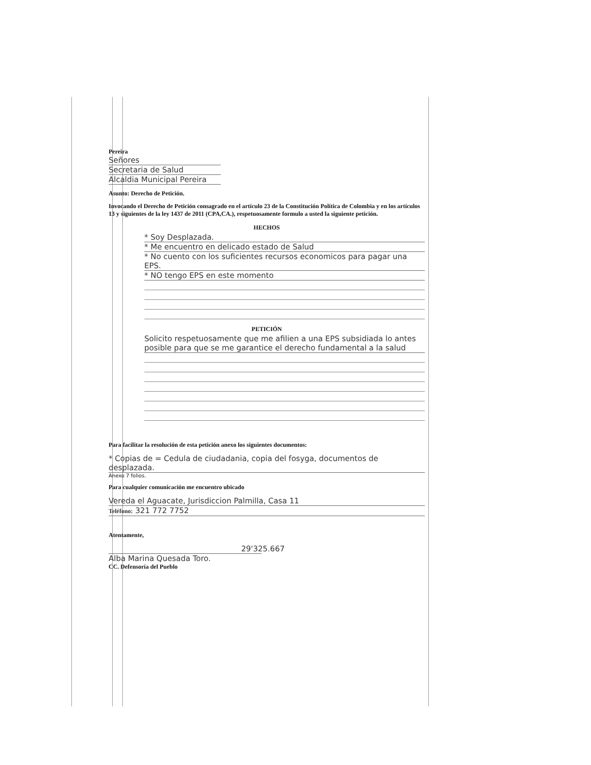Pereira
Señores
Secretaria de Salud
Alcaldia Municipal Pereira
Asunto: Derecho de Petición.
Invocando el Derecho de Petición consagrado en el artículo 23 de la Constitución Política de Colombia y en los artículos 13 y siguientes de la ley 1437 de 2011 (CPA,CA.), respetuosamente formulo a usted la siguiente petición.
HECHOS
* Soy Desplazada.
* Me encuentro en delicado estado de Salud
* No cuento con los suficientes recursos economicos para pagar una EPS.
* NO tengo EPS en este momento
PETICIÓN
Solicito respetuosamente que me afilien a una EPS subsidiada lo antes posible para que se me garantice el derecho fundamental a la salud
Para facilitar la resolución de esta petición anexo los siguientes documentos:
* Copias de = Cedula de ciudadania, copia del fosyga, documentos de desplazada.
Anexo 7 folios.
Para cualquier comunicación me encuentro ubicado
Vereda el Aguacate, Jurisdiccion Palmilla, Casa 11
Teléfono: 321 772 7752
Atentamente,
29'325.667
Alba Marina Quesada Toro.
CC. Defensoría del Pueblo